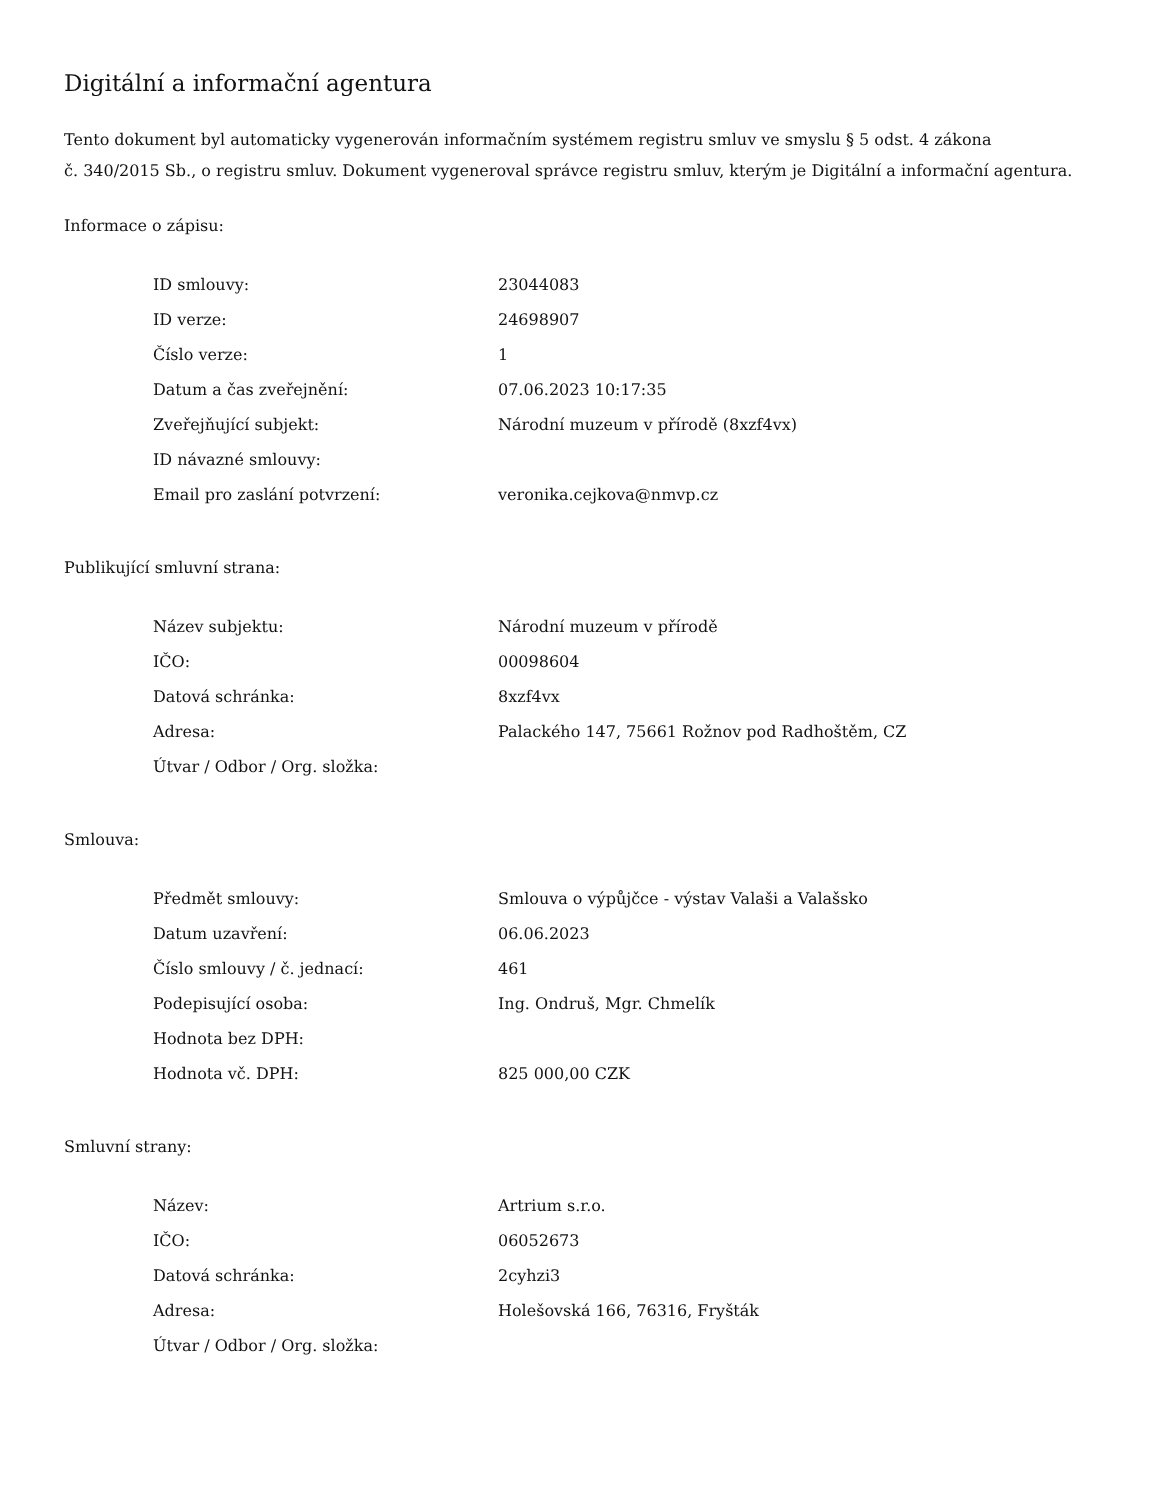Digitální a informační agentura
Tento dokument byl automaticky vygenerován informačním systémem registru smluv ve smyslu § 5 odst. 4 zákona
č. 340/2015 Sb., o registru smluv. Dokument vygeneroval správce registru smluv, kterým je Digitální a informační agentura.
Informace o zápisu:
| ID smlouvy: | 23044083 |
| ID verze: | 24698907 |
| Číslo verze: | 1 |
| Datum a čas zveřejnění: | 07.06.2023 10:17:35 |
| Zveřejňující subjekt: | Národní muzeum v přírodě (8xzf4vx) |
| ID návazné smlouvy: | |
| Email pro zaslání potvrzení: | veronika.cejkova@nmvp.cz |
Publikující smluvní strana:
| Název subjektu: | Národní muzeum v přírodě |
| IČO: | 00098604 |
| Datová schránka: | 8xzf4vx |
| Adresa: | Palackého 147, 75661 Rožnov pod Radhoštěm, CZ |
| Útvar / Odbor / Org. složka: | |
Smlouva:
| Předmět smlouvy: | Smlouva o výpůjčce - výstav Valaši a Valašsko |
| Datum uzavření: | 06.06.2023 |
| Číslo smlouvy / č. jednací: | 461 |
| Podepisující osoba: | Ing. Ondruš, Mgr. Chmelík |
| Hodnota bez DPH: | |
| Hodnota vč. DPH: | 825 000,00 CZK |
Smluvní strany:
| Název: | Artrium s.r.o. |
| IČO: | 06052673 |
| Datová schránka: | 2cyhzi3 |
| Adresa: | Holešovská 166, 76316, Fryšták |
| Útvar / Odbor / Org. složka: | |